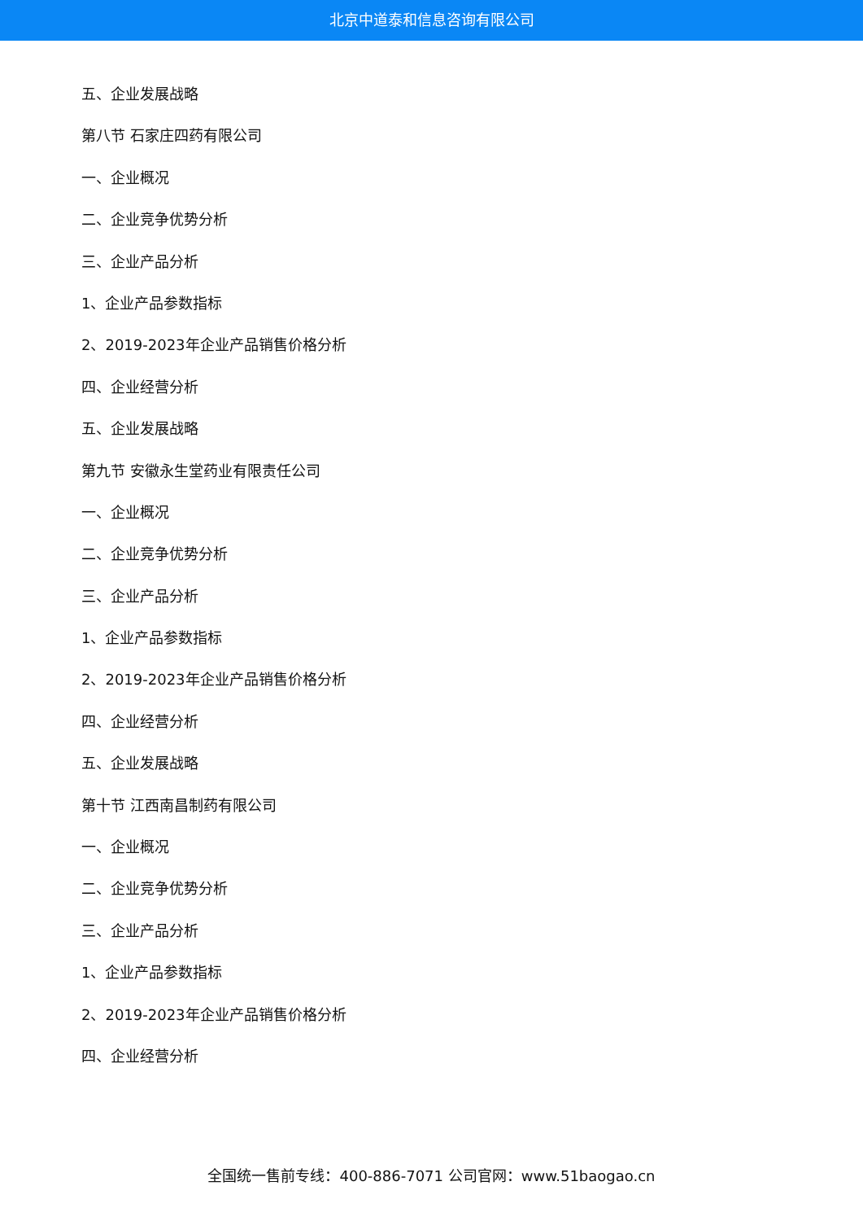北京中道泰和信息咨询有限公司
五、企业发展战略
第八节 石家庄四药有限公司
一、企业概况
二、企业竞争优势分析
三、企业产品分析
1、企业产品参数指标
2、2019-2023年企业产品销售价格分析
四、企业经营分析
五、企业发展战略
第九节 安徽永生堂药业有限责任公司
一、企业概况
二、企业竞争优势分析
三、企业产品分析
1、企业产品参数指标
2、2019-2023年企业产品销售价格分析
四、企业经营分析
五、企业发展战略
第十节 江西南昌制药有限公司
一、企业概况
二、企业竞争优势分析
三、企业产品分析
1、企业产品参数指标
2、2019-2023年企业产品销售价格分析
四、企业经营分析
全国统一售前专线：400-886-7071 公司官网：www.51baogao.cn